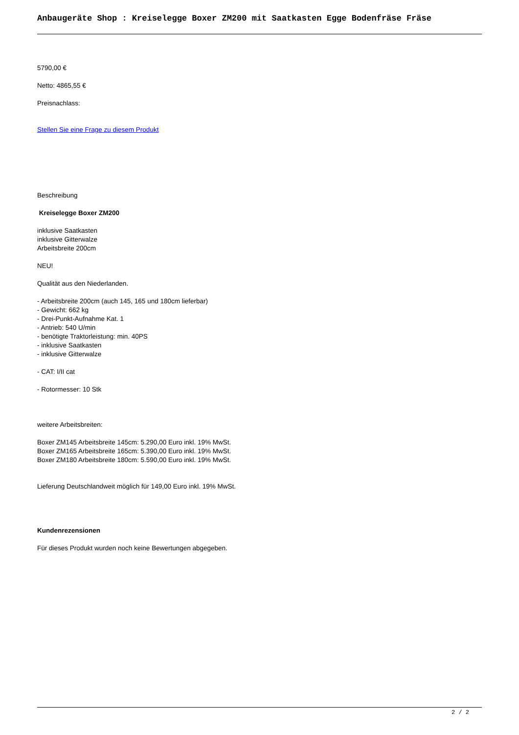Anbaugeräte Shop : Kreiselegge Boxer ZM200 mit Saatkasten Egge Bodenfräse Fräse
5790,00 €
Netto: 4865,55 €
Preisnachlass:
Stellen Sie eine Frage zu diesem Produkt
Beschreibung
Kreiselegge Boxer ZM200
inklusive Saatkasten
inklusive Gitterwalze
Arbeitsbreite 200cm
NEU!
Qualität aus den Niederlanden.
- Arbeitsbreite 200cm (auch 145, 165 und 180cm lieferbar)
- Gewicht: 662 kg
- Drei-Punkt-Aufnahme Kat. 1
- Antrieb: 540 U/min
- benötigte Traktorleistung: min. 40PS
- inklusive Saatkasten
- inklusive Gitterwalze
- CAT: I/II cat
- Rotormesser: 10 Stk
weitere Arbeitsbreiten:
Boxer ZM145 Arbeitsbreite 145cm: 5.290,00 Euro inkl. 19% MwSt.
Boxer ZM165 Arbeitsbreite 165cm: 5.390,00 Euro inkl. 19% MwSt.
Boxer ZM180 Arbeitsbreite 180cm: 5.590,00 Euro inkl. 19% MwSt.
Lieferung Deutschlandweit möglich für 149,00 Euro inkl. 19% MwSt.
Kundenrezensionen
Für dieses Produkt wurden noch keine Bewertungen abgegeben.
2 / 2